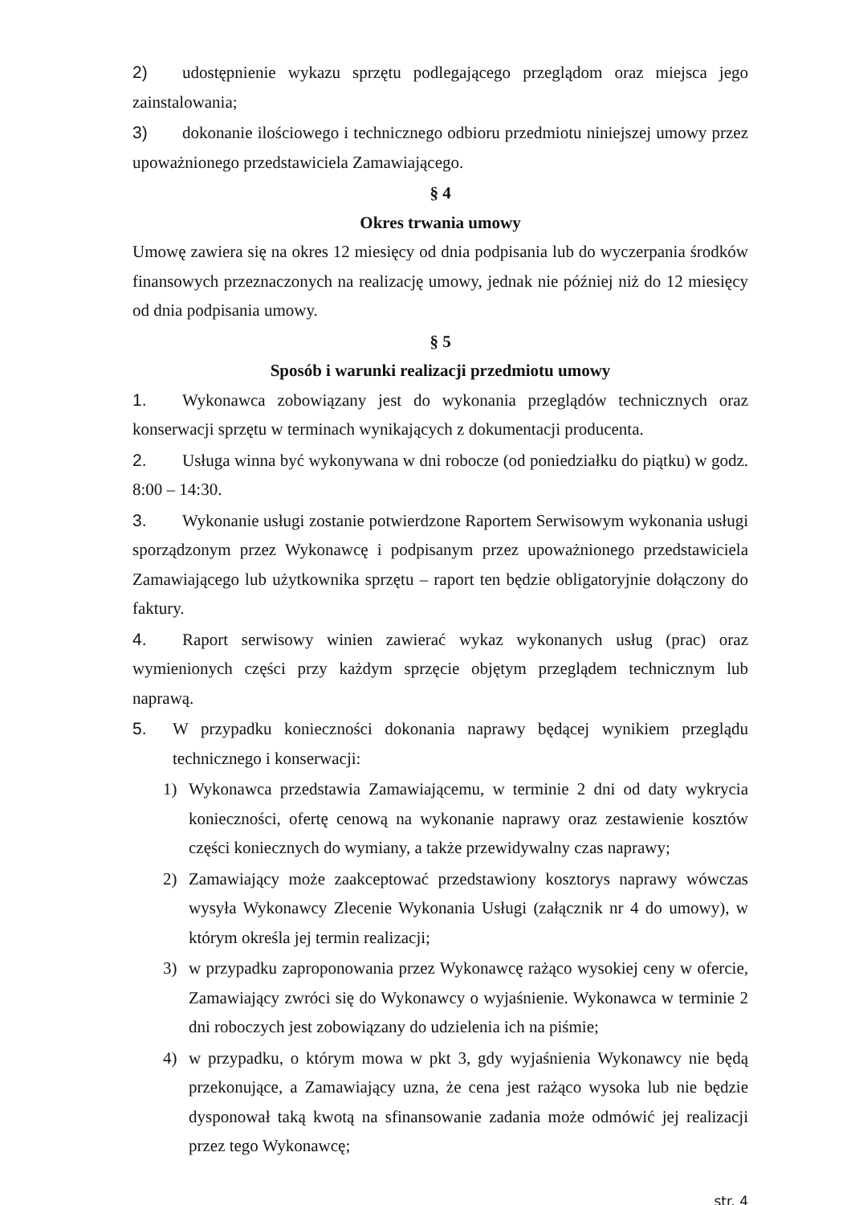2) udostępnienie wykazu sprzętu podlegającego przeglądom oraz miejsca jego zainstalowania;
3) dokonanie ilościowego i technicznego odbioru przedmiotu niniejszej umowy przez upoważnionego przedstawiciela Zamawiającego.
§ 4
Okres trwania umowy
Umowę zawiera się na okres 12 miesięcy od dnia podpisania lub do wyczerpania środków finansowych przeznaczonych na realizację umowy, jednak nie później niż do 12 miesięcy od dnia podpisania umowy.
§ 5
Sposób i warunki realizacji przedmiotu umowy
1. Wykonawca zobowiązany jest do wykonania przeglądów technicznych oraz konserwacji sprzętu w terminach wynikających z dokumentacji producenta.
2. Usługa winna być wykonywana w dni robocze (od poniedziałku do piątku) w godz. 8:00 – 14:30.
3. Wykonanie usługi zostanie potwierdzone Raportem Serwisowym wykonania usługi sporządzonym przez Wykonawcę i podpisanym przez upoważnionego przedstawiciela Zamawiającego lub użytkownika sprzętu – raport ten będzie obligatoryjnie dołączony do faktury.
4. Raport serwisowy winien zawierać wykaz wykonanych usług (prac) oraz wymienionych części przy każdym sprzęcie objętym przeglądem technicznym lub naprawą.
5. W przypadku konieczności dokonania naprawy będącej wynikiem przeglądu technicznego i konserwacji:
1) Wykonawca przedstawia Zamawiającemu, w terminie 2 dni od daty wykrycia konieczności, ofertę cenową na wykonanie naprawy oraz zestawienie kosztów części koniecznych do wymiany, a także przewidywalny czas naprawy;
2) Zamawiający może zaakceptować przedstawiony kosztorys naprawy wówczas wysyła Wykonawcy Zlecenie Wykonania Usługi (załącznik nr 4 do umowy), w którym określa jej termin realizacji;
3) w przypadku zaproponowania przez Wykonawcę rażąco wysokiej ceny w ofercie, Zamawiający zwróci się do Wykonawcy o wyjaśnienie. Wykonawca w terminie 2 dni roboczych jest zobowiązany do udzielenia ich na piśmie;
4) w przypadku, o którym mowa w pkt 3, gdy wyjaśnienia Wykonawcy nie będą przekonujące, a Zamawiający uzna, że cena jest rażąco wysoka lub nie będzie dysponował taką kwotą na sfinansowanie zadania może odmówić jej realizacji przez tego Wykonawcę;
str. 4